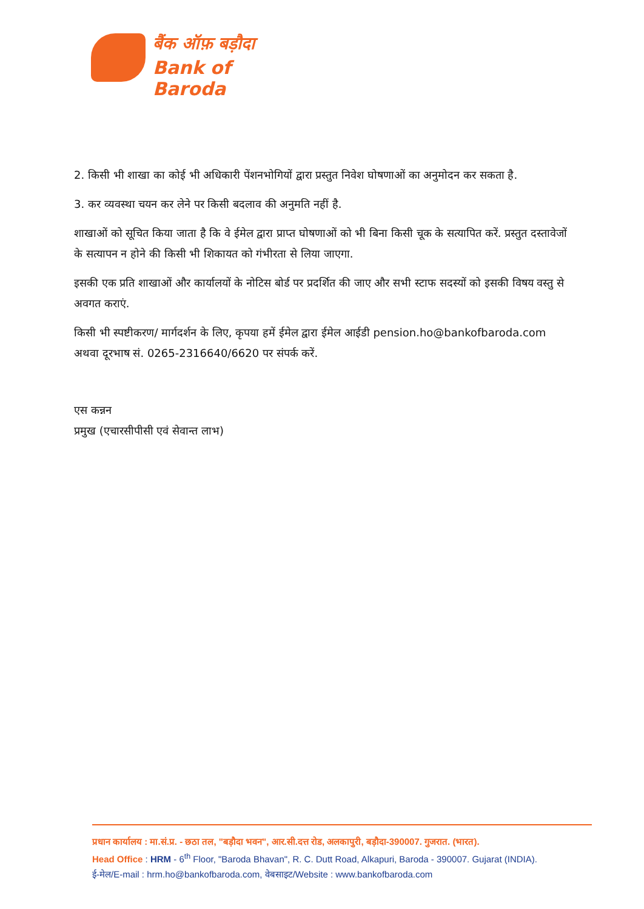बैंक ऑफ़ बड़ौदा
Bank of Baroda
2. किसी भी शाखा का कोई भी अधिकारी पेंशनभोगियों द्वारा प्रस्तुत निवेश घोषणाओं का अनुमोदन कर सकता है.
3. कर व्यवस्था चयन कर लेने पर किसी बदलाव की अनुमति नहीं है.
शाखाओं को सूचित किया जाता है कि वे ईमेल द्वारा प्राप्त घोषणाओं को भी बिना किसी चूक के सत्यापित करें. प्रस्तुत दस्तावेजों के सत्यापन न होने की किसी भी शिकायत को गंभीरता से लिया जाएगा.
इसकी एक प्रति शाखाओं और कार्यालयों के नोटिस बोर्ड पर प्रदर्शित की जाए और सभी स्टाफ सदस्यों को इसकी विषय वस्तु से अवगत कराएं.
किसी भी स्पष्टीकरण/ मार्गदर्शन के लिए, कृपया हमें ईमेल द्वारा ईमेल आईडी pension.ho@bankofbaroda.com अथवा दूरभाष सं. 0265-2316640/6620 पर संपर्क करें.
एस कन्नन
प्रमुख (एचारसीपीसी एवं सेवान्त लाभ)
प्रधान कार्यालय : मा.सं.प्र. - छठा तल, "बड़ौदा भवन", आर.सी.दत्त रोड, अलकापुरी, बड़ौदा-390007. गुजरात. (भारत).
Head Office : HRM - 6<sup>th</sup> Floor, "Baroda Bhavan", R. C. Dutt Road, Alkapuri, Baroda - 390007. Gujarat (INDIA).
ई-मेल/E-mail : hrm.ho@bankofbaroda.com, वेबसाइट/Website : www.bankofbaroda.com